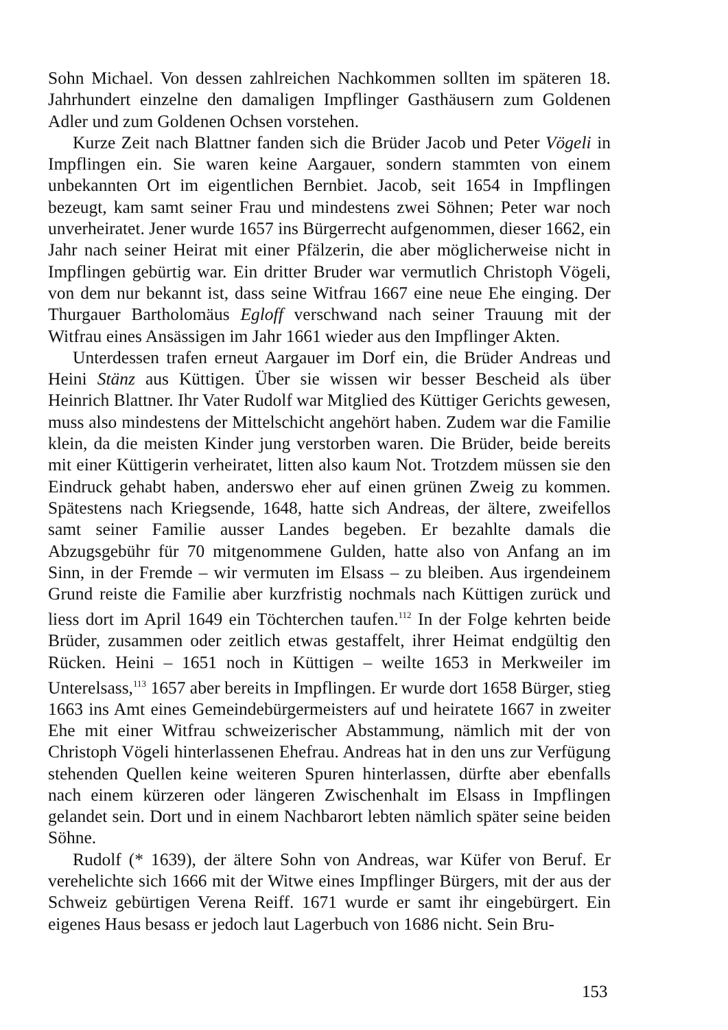Sohn Michael. Von dessen zahlreichen Nachkommen sollten im späteren 18. Jahrhundert einzelne den damaligen Impflinger Gasthäusern zum Goldenen Adler und zum Goldenen Ochsen vorstehen.
Kurze Zeit nach Blattner fanden sich die Brüder Jacob und Peter Vögeli in Impflingen ein. Sie waren keine Aargauer, sondern stammten von einem unbekannten Ort im eigentlichen Bernbiet. Jacob, seit 1654 in Impflingen bezeugt, kam samt seiner Frau und mindestens zwei Söhnen; Peter war noch unverheiratet. Jener wurde 1657 ins Bürgerrecht aufgenommen, dieser 1662, ein Jahr nach seiner Heirat mit einer Pfälzerin, die aber möglicherweise nicht in Impflingen gebürtig war. Ein dritter Bruder war vermutlich Christoph Vögeli, von dem nur bekannt ist, dass seine Witfrau 1667 eine neue Ehe einging. Der Thurgauer Bartholomäus Egloff verschwand nach seiner Trauung mit der Witfrau eines Ansässigen im Jahr 1661 wieder aus den Impflinger Akten.
Unterdessen trafen erneut Aargauer im Dorf ein, die Brüder Andreas und Heini Stänz aus Küttigen. Über sie wissen wir besser Bescheid als über Heinrich Blattner. Ihr Vater Rudolf war Mitglied des Küttiger Gerichts gewesen, muss also mindestens der Mittelschicht angehört haben. Zudem war die Familie klein, da die meisten Kinder jung verstorben waren. Die Brüder, beide bereits mit einer Küttigerin verheiratet, litten also kaum Not. Trotzdem müssen sie den Eindruck gehabt haben, anderswo eher auf einen grünen Zweig zu kommen. Spätestens nach Kriegsende, 1648, hatte sich Andreas, der ältere, zweifellos samt seiner Familie ausser Landes begeben. Er bezahlte damals die Abzugsgebühr für 70 mitgenommene Gulden, hatte also von Anfang an im Sinn, in der Fremde – wir vermuten im Elsass – zu bleiben. Aus irgendeinem Grund reiste die Familie aber kurzfristig nochmals nach Küttigen zurück und liess dort im April 1649 ein Töchterchen taufen.<sup>112</sup> In der Folge kehrten beide Brüder, zusammen oder zeitlich etwas gestaffelt, ihrer Heimat endgültig den Rücken. Heini – 1651 noch in Küttigen – weilte 1653 in Merkweiler im Unterelsass,<sup>113</sup> 1657 aber bereits in Impflingen. Er wurde dort 1658 Bürger, stieg 1663 ins Amt eines Gemeindebürgermeisters auf und heiratete 1667 in zweiter Ehe mit einer Witfrau schweizerischer Abstammung, nämlich mit der von Christoph Vögeli hinterlassenen Ehefrau. Andreas hat in den uns zur Verfügung stehenden Quellen keine weiteren Spuren hinterlassen, dürfte aber ebenfalls nach einem kürzeren oder längeren Zwischenhalt im Elsass in Impflingen gelandet sein. Dort und in einem Nachbarort lebten nämlich später seine beiden Söhne.
Rudolf (* 1639), der ältere Sohn von Andreas, war Küfer von Beruf. Er verehelichte sich 1666 mit der Witwe eines Impflinger Bürgers, mit der aus der Schweiz gebürtigen Verena Reiff. 1671 wurde er samt ihr eingebürgert. Ein eigenes Haus besass er jedoch laut Lagerbuch von 1686 nicht. Sein Bru-
153